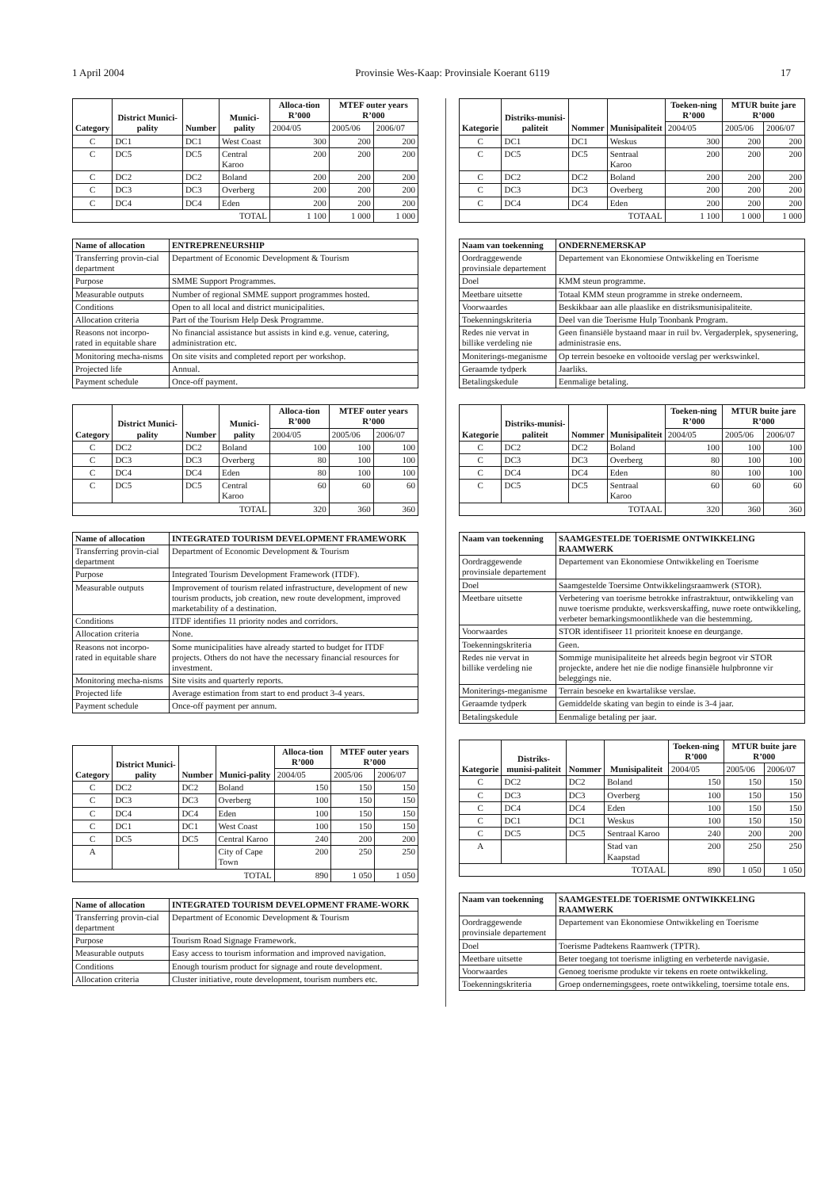1 April 2004 Provinsie Wes-Kaap: Provinsiale Koerant 6119 17
| Category | District Munici-pality | Number | Munici-pality | Alloca-tion R’000 | MTEF outer years R’000 | |
| --- | --- | --- | --- | --- | --- | --- |
| | | | | 2004/05 | 2005/06 | 2006/07 |
| C | DC1 | DC1 | West Coast | 300 | 200 | 200 |
| C | DC5 | DC5 | Central Karoo | 200 | 200 | 200 |
| C | DC2 | DC2 | Boland | 200 | 200 | 200 |
| C | DC3 | DC3 | Overberg | 200 | 200 | 200 |
| C | DC4 | DC4 | Eden | 200 | 200 | 200 |
| TOTAL | | | | 1 100 | 1 000 | 1 000 |
| Name of allocation | ENTREPRENEURSHIP |
| Transferring provin-cial department | Department of Economic Development & Tourism |
| Purpose | SMME Support Programmes. |
| Measurable outputs | Number of regional SMME support programmes hosted. |
| Conditions | Open to all local and district municipalities. |
| Allocation criteria | Part of the Tourism Help Desk Programme. |
| Reasons not incorpo-rated in equitable share | No financial assistance but assists in kind e.g. venue, catering, administration etc. |
| Monitoring mecha-nisms | On site visits and completed report per workshop. |
| Projected life | Annual. |
| Payment schedule | Once-off payment. |
| Category | District Munici-pality | Number | Munici-pality | Alloca-tion R’000 | MTEF outer years R’000 | |
| --- | --- | --- | --- | --- | --- | --- |
| | | | | 2004/05 | 2005/06 | 2006/07 |
| C | DC2 | DC2 | Boland | 100 | 100 | 100 |
| C | DC3 | DC3 | Overberg | 80 | 100 | 100 |
| C | DC4 | DC4 | Eden | 80 | 100 | 100 |
| C | DC5 | DC5 | Central Karoo | 60 | 60 | 60 |
| TOTAL | | | | 320 | 360 | 360 |
| Name of allocation | INTEGRATED TOURISM DEVELOPMENT FRAMEWORK |
| Transferring provin-cial department | Department of Economic Development & Tourism |
| Purpose | Integrated Tourism Development Framework (ITDF). |
| Measurable outputs | Improvement of tourism related infrastructure, development of new tourism products, job creation, new route development, improved marketability of a destination. |
| Conditions | ITDF identifies 11 priority nodes and corridors. |
| Allocation criteria | None. |
| Reasons not incorpo-rated in equitable share | Some municipalities have already started to budget for ITDF projects. Others do not have the necessary financial resources for investment. |
| Monitoring mecha-nisms | Site visits and quarterly reports. |
| Projected life | Average estimation from start to end product 3-4 years. |
| Payment schedule | Once-off payment per annum. |
| Category | District Munici-pality | Number | Munici-pality | Alloca-tion R’000 | MTEF outer years R’000 | |
| --- | --- | --- | --- | --- | --- | --- |
| | | | | 2004/05 | 2005/06 | 2006/07 |
| C | DC2 | DC2 | Boland | 150 | 150 | 150 |
| C | DC3 | DC3 | Overberg | 100 | 150 | 150 |
| C | DC4 | DC4 | Eden | 100 | 150 | 150 |
| C | DC1 | DC1 | West Coast | 100 | 150 | 150 |
| C | DC5 | DC5 | Central Karoo | 240 | 200 | 200 |
| A | | | City of Cape Town | 200 | 250 | 250 |
| TOTAL | | | | 890 | 1 050 | 1 050 |
| Name of allocation | INTEGRATED TOURISM DEVELOPMENT FRAME-WORK |
| Transferring provin-cial department | Department of Economic Development & Tourism |
| Purpose | Tourism Road Signage Framework. |
| Measurable outputs | Easy access to tourism information and improved navigation. |
| Conditions | Enough tourism product for signage and route development. |
| Allocation criteria | Cluster initiative, route development, tourism numbers etc. |
| Kategorie | Distriks-munisi-paliteit | Nommer | Munisipaliteit | Toeken-ning R’000 | MTUR buite jare R’000 | |
| --- | --- | --- | --- | --- | --- | --- |
| | | | | 2004/05 | 2005/06 | 2006/07 |
| C | DC1 | DC1 | Weskus | 300 | 200 | 200 |
| C | DC5 | DC5 | Sentraal Karoo | 200 | 200 | 200 |
| C | DC2 | DC2 | Boland | 200 | 200 | 200 |
| C | DC3 | DC3 | Overberg | 200 | 200 | 200 |
| C | DC4 | DC4 | Eden | 200 | 200 | 200 |
| TOTAAL | | | | 1 100 | 1 000 | 1 000 |
| Naam van toekenning | ONDERNEMERSKAP |
| Oordraggewende provinsiale departement | Departement van Ekonomiese Ontwikkeling en Toerisme |
| Doel | KMM steun programme. |
| Meetbare uitsette | Totaal KMM steun programme in streke onderneem. |
| Voorwaardes | Beskikbaar aan alle plaaslike en distriksmunisipaliteite. |
| Toekenningskriteria | Deel van die Toerisme Hulp Toonbank Program. |
| Redes nie vervat in billike verdeling nie | Geen finansiële bystaand maar in ruil bv. Vergaderplek, spysenering, administrasie ens. |
| Moniterings-meganisme | Op terrein besoeke en voltooide verslag per werkswinkel. |
| Geraamde tydperk | Jaarliks. |
| Betalingskedule | Eenmalige betaling. |
| Kategorie | Distriks-munisi-paliteit | Nommer | Munisipaliteit | Toeken-ning R’000 | MTUR buite jare R’000 | |
| --- | --- | --- | --- | --- | --- | --- |
| | | | | 2004/05 | 2005/06 | 2006/07 |
| C | DC2 | DC2 | Boland | 100 | 100 | 100 |
| C | DC3 | DC3 | Overberg | 80 | 100 | 100 |
| C | DC4 | DC4 | Eden | 80 | 100 | 100 |
| C | DC5 | DC5 | Sentraal Karoo | 60 | 60 | 60 |
| TOTAAL | | | | 320 | 360 | 360 |
| Naam van toekenning | SAAMGESTELDE TOERISME ONTWIKKELING RAAMWERK |
| Oordraggewende provinsiale departement | Departement van Ekonomiese Ontwikkeling en Toerisme |
| Doel | Saamgestelde Toersime Ontwikkelingsraamwerk (STOR). |
| Meetbare uitsette | Verbetering van toerisme betrokke infrastraktuur, ontwikkeling van nuwe toerisme produkte, werksverskaffing, nuwe roete ontwikkeling, verbeter bemarkingsmoontlikhede van die bestemming. |
| Voorwaardes | STOR identifiseer 11 prioriteit knoese en deurgange. |
| Toekenningskriteria | Geen. |
| Redes nie vervat in billike verdeling nie | Sommige munisipaliteite het alreeds begin begroot vir STOR projeckte, andere het nie die nodige finansiële hulpbronne vir beleggings nie. |
| Moniterings-meganisme | Terrain besoeke en kwartalikse verslae. |
| Geraamde tydperk | Gemiddelde skating van begin to einde is 3-4 jaar. |
| Betalingskedule | Eenmalige betaling per jaar. |
| Kategorie | Distriks-munisi-paliteit | Nommer | Munisipaliteit | Toeken-ning R’000 | MTUR buite jare R’000 | |
| --- | --- | --- | --- | --- | --- | --- |
| | | | | 2004/05 | 2005/06 | 2006/07 |
| C | DC2 | DC2 | Boland | 150 | 150 | 150 |
| C | DC3 | DC3 | Overberg | 100 | 150 | 150 |
| C | DC4 | DC4 | Eden | 100 | 150 | 150 |
| C | DC1 | DC1 | Weskus | 100 | 150 | 150 |
| C | DC5 | DC5 | Sentraal Karoo | 240 | 200 | 200 |
| A | | | Stad van Kaapstad | 200 | 250 | 250 |
| TOTAAL | | | | 890 | 1 050 | 1 050 |
| Naam van toekenning | SAAMGESTELDE TOERISME ONTWIKKELING RAAMWERK |
| Oordraggewende provinsiale departement | Departement van Ekonomiese Ontwikkeling en Toerisme |
| Doel | Toerisme Padtekens Raamwerk (TPTR). |
| Meetbare uitsette | Beter toegang tot toerisme inligting en verbeterde navigasie. |
| Voorwaardes | Genoeg toerisme produkte vir tekens en roete ontwikkeling. |
| Toekenningskriteria | Groep ondernemingsgees, roete ontwikkeling, toersime totale ens. |